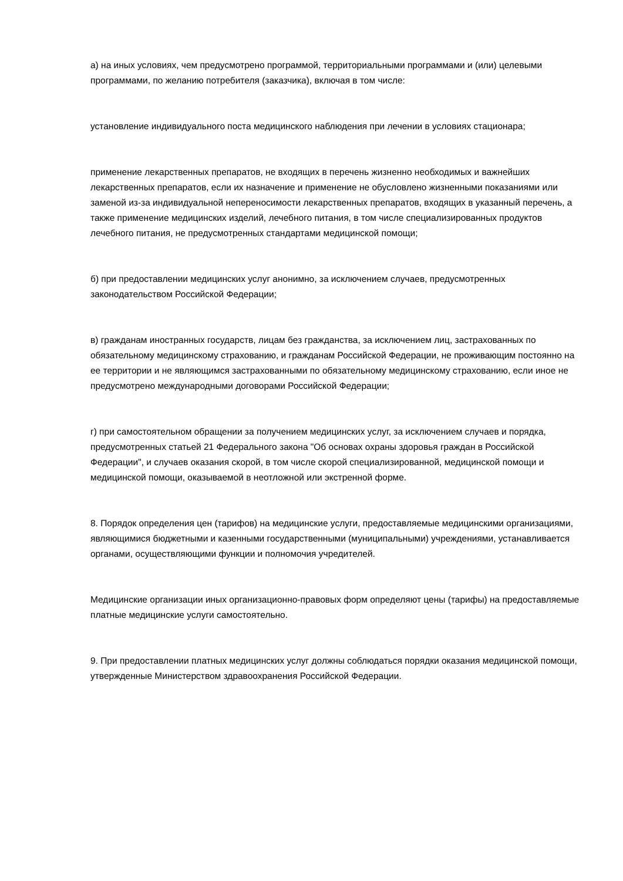а) на иных условиях, чем предусмотрено программой, территориальными программами и (или) целевыми программами, по желанию потребителя (заказчика), включая в том числе:
установление индивидуального поста медицинского наблюдения при лечении в условиях стационара;
применение лекарственных препаратов, не входящих в перечень жизненно необходимых и важнейших лекарственных препаратов, если их назначение и применение не обусловлено жизненными показаниями или заменой из-за индивидуальной непереносимости лекарственных препаратов, входящих в указанный перечень, а также применение медицинских изделий, лечебного питания, в том числе специализированных продуктов лечебного питания, не предусмотренных стандартами медицинской помощи;
б) при предоставлении медицинских услуг анонимно, за исключением случаев, предусмотренных законодательством Российской Федерации;
в) гражданам иностранных государств, лицам без гражданства, за исключением лиц, застрахованных по обязательному медицинскому страхованию, и гражданам Российской Федерации, не проживающим постоянно на ее территории и не являющимся застрахованными по обязательному медицинскому страхованию, если иное не предусмотрено международными договорами Российской Федерации;
г) при самостоятельном обращении за получением медицинских услуг, за исключением случаев и порядка, предусмотренных статьей 21 Федерального закона "Об основах охраны здоровья граждан в Российской Федерации", и случаев оказания скорой, в том числе скорой специализированной, медицинской помощи и медицинской помощи, оказываемой в неотложной или экстренной форме.
8. Порядок определения цен (тарифов) на медицинские услуги, предоставляемые медицинскими организациями, являющимися бюджетными и казенными государственными (муниципальными) учреждениями, устанавливается органами, осуществляющими функции и полномочия учредителей.
Медицинские организации иных организационно-правовых форм определяют цены (тарифы) на предоставляемые платные медицинские услуги самостоятельно.
9. При предоставлении платных медицинских услуг должны соблюдаться порядки оказания медицинской помощи, утвержденные Министерством здравоохранения Российской Федерации.